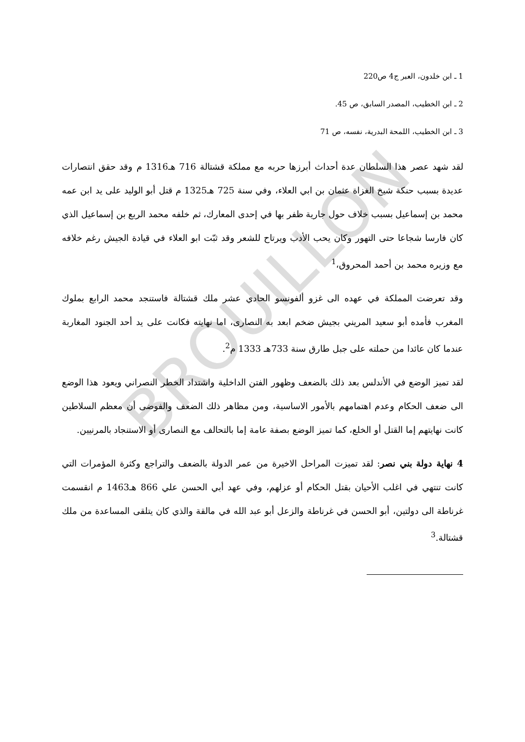BROUILLON
1 ـ ابن خلدون، العبر ج4 ص220
2 ـ ابن الخطيب، المصدر السابق، ص 45.
3 ـ ابن الخطيب، اللمحة البدرية، نفسه، ص 71
لقد شهد عصر هذا السلطان عدة أحداث أبرزها حربه مع مملكة قشتالة 716 هـ1316 م وقد حقق انتصارات عديدة بسبب حنكة شيخ الغزاة عثمان بن ابي العلاء، وفي سنة 725 هـ1325 م قتل أبو الوليد على يد ابن عمه محمد بن إسماعيل بسبب خلاف حول جارية ظفر بها في إحدى المعارك، ثم خلفه محمد الربع بن إسماعيل الذي كان فارسا شجاعا حتى التهور وكان يحب الأدب ويرتاح للشعر وقد ثبّت ابو العلاء في قيادة الجيش رغم خلافه مع وزيره محمد بن أحمد المحروق،<sup>1</sup>
وقد تعرضت المملكة في عهده الى غزو ألفونسو الحادي عشر ملك قشتالة فاستنجد محمد الرابع بملوك المغرب فأمده أبو سعيد المريني بجيش ضخم ابعد به النصارى، اما نهايته فكانت على يد أحد الجنود المغاربة عندما كان عائدا من حملته على جبل طارق سنة 733هـ 1333 م<sup>2</sup>.
لقد تميز الوضع في الأندلس بعد ذلك بالضعف وظهور الفتن الداخلية واشتداد الخطر النصراني ويعود هذا الوضع الى ضعف الحكام وعدم اهتمامهم بالأمور الاساسية، ومن مظاهر ذلك الضعف والفوضى أن معظم السلاطين كانت نهايتهم إما القتل أو الخلع، كما تميز الوضع بصفة عامة إما بالتحالف مع النصارى أو الاستنجاد بالمرنيين.
4 نهاية دولة بني نصر: لقد تميزت المراحل الاخيرة من عمر الدولة بالضعف والتراجع وكثرة المؤمرات التي كانت تنتهي في اغلب الأحيان بقتل الحكام أو عزلهم، وفي عهد أبي الحسن علي 866 هـ1463 م انقسمت غرناطة الى دولتين، أبو الحسن في غرناطة والزعل أبو عبد الله في مالقة والذي كان يتلقى المساعدة من ملك قشتالة.<sup>3</sup>